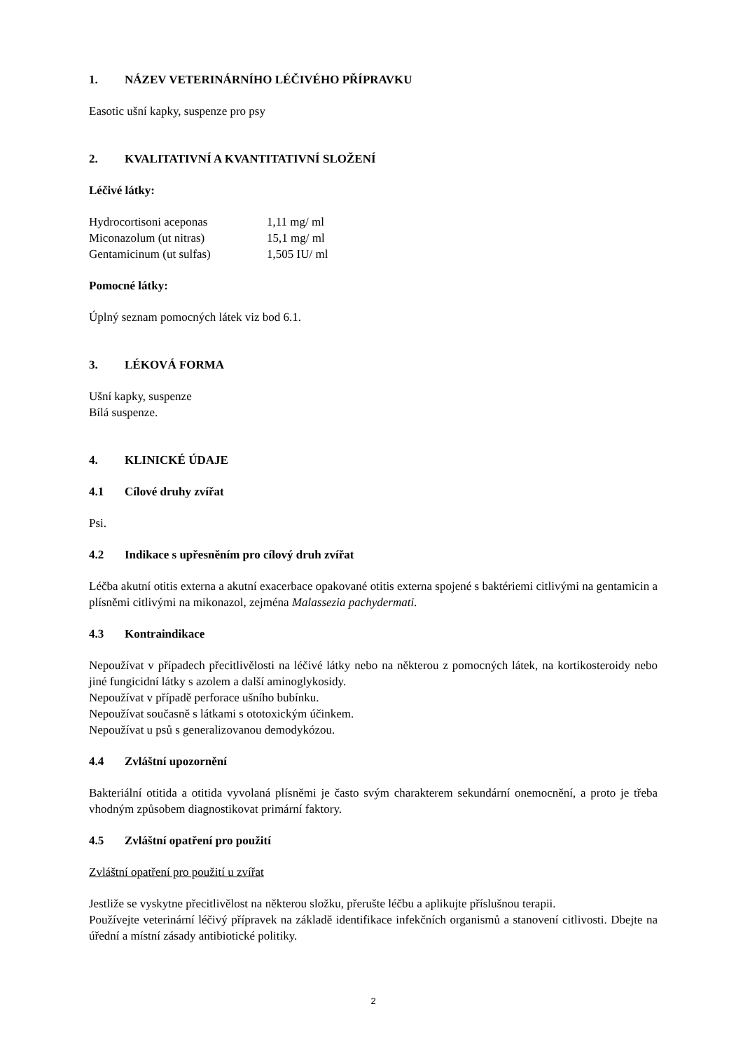1. NÁZEV VETERINÁRNÍHO LÉČIVÉHO PŘÍPRAVKU
Easotic ušní kapky, suspenze pro psy
2. KVALITATIVNÍ A KVANTITATIVNÍ SLOŽENÍ
Léčivé látky:
| Hydrocortisoni aceponas | 1,11 mg/ ml |
| Miconazolum (ut nitras) | 15,1 mg/ ml |
| Gentamicinum (ut sulfas) | 1,505 IU/ ml |
Pomocné látky:
Úplný seznam pomocných látek viz bod 6.1.
3. LÉKOVÁ FORMA
Ušní kapky, suspenze
Bílá suspenze.
4. KLINICKÉ ÚDAJE
4.1 Cílové druhy zvířat
Psi.
4.2 Indikace s upřesněním pro cílový druh zvířat
Léčba akutní otitis externa a akutní exacerbace opakované otitis externa spojené s baktériemi citlivými na gentamicin a plísněmi citlivými na mikonazol, zejména Malassezia pachydermati.
4.3 Kontraindikace
Nepoužívat v případech přecitlivělosti na léčivé látky nebo na některou z pomocných látek, na kortikosteroidy nebo jiné fungicidní látky s azolem a další aminoglykosidy.
Nepoužívat v případě perforace ušního bubínku.
Nepoužívat současně s látkami s ototoxickým účinkem.
Nepoužívat u psů s generalizovanou demodykózou.
4.4 Zvláštní upozornění
Bakteriální otitida a otitida vyvolaná plísněmi je často svým charakterem sekundární onemocnění, a proto je třeba vhodným způsobem diagnostikovat primární faktory.
4.5 Zvláštní opatření pro použití
Zvláštní opatření pro použití u zvířat
Jestliže se vyskytne přecitlivělost na některou složku, přerušte léčbu a aplikujte příslušnou terapii.
Používejte veterinární léčivý přípravek na základě identifikace infekčních organismů a stanovení citlivosti. Dbejte na úřední a místní zásady antibiotické politiky.
2